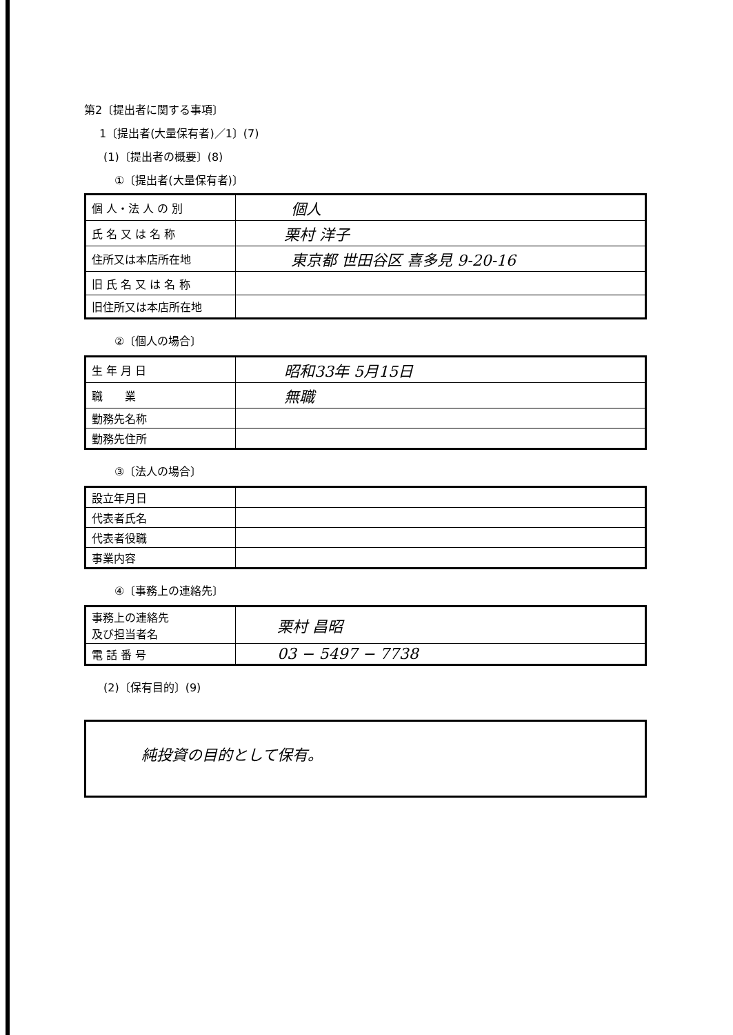第2〔提出者に関する事項〕
1〔提出者(大量保有者)／1〕(7)
(1)〔提出者の概要〕(8)
①〔提出者(大量保有者)〕
| 個 人・法 人 の 別 | 個人 |
| 氏 名 又 は 名 称 | 栗村 洋子 |
| 住所又は本店所在地 | 東京都 世田谷区 喜多見 9-20-16 |
| 旧 氏 名 又 は 名 称 | |
| 旧住所又は本店所在地 | |
②〔個人の場合〕
| 生 年 月 日 | 昭和33年 5月15日 |
| 職 業 | 無職 |
| 勤務先名称 | |
| 勤務先住所 | |
③〔法人の場合〕
| 設立年月日 | |
| 代表者氏名 | |
| 代表者役職 | |
| 事業内容 | |
④〔事務上の連絡先〕
| 事務上の連絡先 及び担当者名 | 栗村 昌昭 |
| 電 話 番 号 | 03 − 5497 − 7738 |
(2)〔保有目的〕(9)
| 純投資の目的として保有。 |